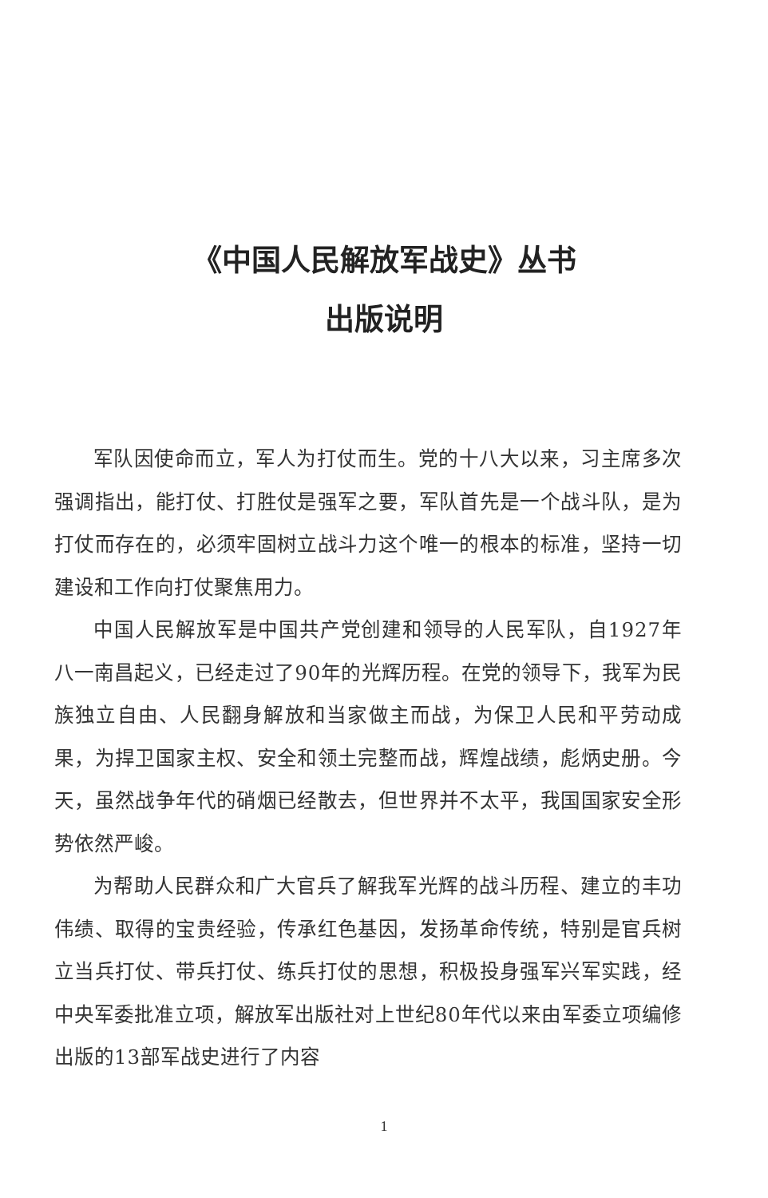《中国人民解放军战史》丛书
出版说明
军队因使命而立，军人为打仗而生。党的十八大以来，习主席多次强调指出，能打仗、打胜仗是强军之要，军队首先是一个战斗队，是为打仗而存在的，必须牢固树立战斗力这个唯一的根本的标准，坚持一切建设和工作向打仗聚焦用力。
中国人民解放军是中国共产党创建和领导的人民军队，自1927年八一南昌起义，已经走过了90年的光辉历程。在党的领导下，我军为民族独立自由、人民翻身解放和当家做主而战，为保卫人民和平劳动成果，为捍卫国家主权、安全和领土完整而战，辉煌战绩，彪炳史册。今天，虽然战争年代的硝烟已经散去，但世界并不太平，我国国家安全形势依然严峻。
为帮助人民群众和广大官兵了解我军光辉的战斗历程、建立的丰功伟绩、取得的宝贵经验，传承红色基因，发扬革命传统，特别是官兵树立当兵打仗、带兵打仗、练兵打仗的思想，积极投身强军兴军实践，经中央军委批准立项，解放军出版社对上世纪80年代以来由军委立项编修出版的13部军战史进行了内容
1